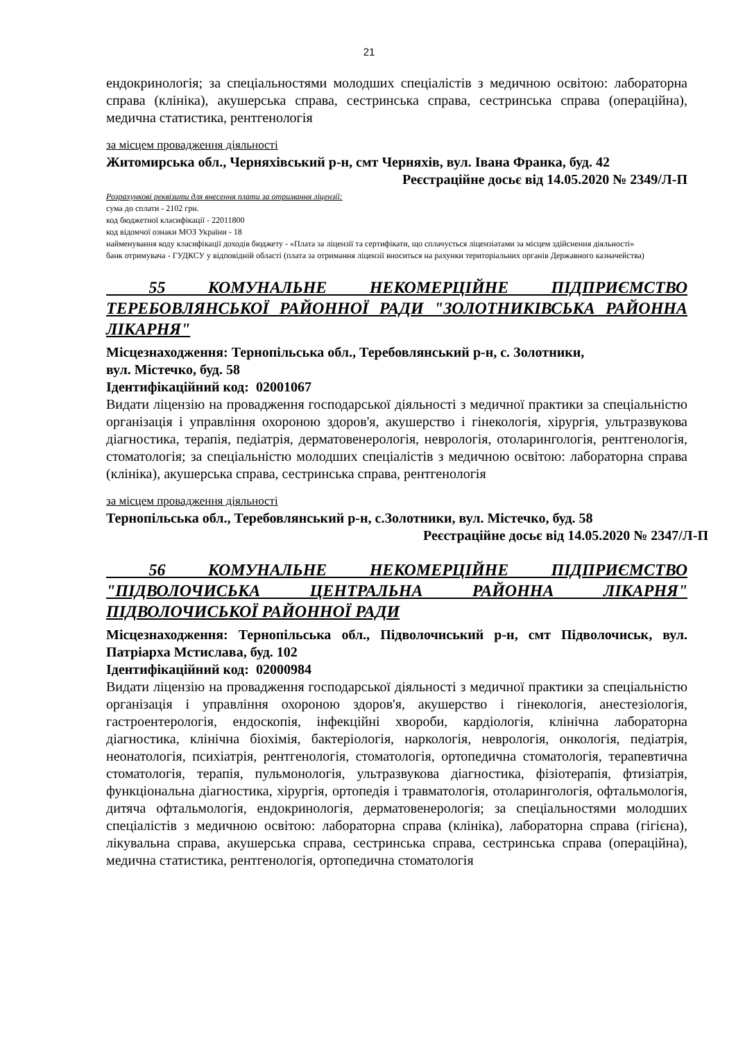21
ендокринологія; за спеціальностями молодших спеціалістів з медичною освітою: лабораторна справа (клініка), акушерська справа, сестринська справа, сестринська справа (операційна), медична статистика, рентгенологія
за місцем провадження діяльності
Житомирська обл., Черняхівський р-н, смт Черняхів, вул. Івана Франка, буд. 42
Реєстраційне досьє від 14.05.2020 № 2349/Л-П
Розрахункові реквізити для внесення плати за отримання ліцензії:
сума до сплати - 2102 грн.
код бюджетної класифікації - 22011800
код відомчої ознаки МОЗ України - 18
найменування коду класифікації доходів бюджету - «Плата за ліцензії та сертифікати, що сплачується ліцензіатами за місцем здійснення діяльності»
банк отримувача - ГУДКСУ у відповідній області (плата за отримання ліцензії вноситься на рахунки територіальних органів Державного казначейства)
55 КОМУНАЛЬНЕ НЕКОМЕРЦІЙНЕ ПІДПРИЄМСТВО ТЕРЕБОВЛЯНСЬКОЇ РАЙОННОЇ РАДИ "ЗОЛОТНИКІВСЬКА РАЙОННА ЛІКАРНЯ"
Місцезнаходження: Тернопільська обл., Теребовлянський р-н, с. Золотники,
вул. Містечко, буд. 58
Ідентифікаційний код: 02001067
Видати ліцензію на провадження господарської діяльності з медичної практики за спеціальністю організація і управління охороною здоров'я, акушерство і гінекологія, хірургія, ультразвукова діагностика, терапія, педіатрія, дерматовенерологія, неврологія, отоларингологія, рентгенологія, стоматологія; за спеціальністю молодших спеціалістів з медичною освітою: лабораторна справа (клініка), акушерська справа, сестринська справа, рентгенологія
за місцем провадження діяльності
Тернопільська обл., Теребовлянський р-н, с.Золотники, вул. Містечко, буд. 58
Реєстраційне досьє від 14.05.2020 № 2347/Л-П
56 КОМУНАЛЬНЕ НЕКОМЕРЦІЙНЕ ПІДПРИЄМСТВО "ПІДВОЛОЧИСЬКА ЦЕНТРАЛЬНА РАЙОННА ЛІКАРНЯ" ПІДВОЛОЧИСЬКОЇ РАЙОННОЇ РАДИ
Місцезнаходження: Тернопільська обл., Підволочиський р-н, смт Підволочиськ, вул. Патріарха Мстислава, буд. 102
Ідентифікаційний код: 02000984
Видати ліцензію на провадження господарської діяльності з медичної практики за спеціальністю організація і управління охороною здоров'я, акушерство і гінекологія, анестезіологія, гастроентерологія, ендоскопія, інфекційні хвороби, кардіологія, клінічна лабораторна діагностика, клінічна біохімія, бактеріологія, наркологія, неврологія, онкологія, педіатрія, неонатологія, психіатрія, рентгенологія, стоматологія, ортопедична стоматологія, терапевтична стоматологія, терапія, пульмонологія, ультразвукова діагностика, фізіотерапія, фтизіатрія, функціональна діагностика, хірургія, ортопедія і травматологія, отоларингологія, офтальмологія, дитяча офтальмологія, ендокринологія, дерматовенерологія; за спеціальностями молодших спеціалістів з медичною освітою: лабораторна справа (клініка), лабораторна справа (гігієна), лікувальна справа, акушерська справа, сестринська справа, сестринська справа (операційна), медична статистика, рентгенологія, ортопедична стоматологія